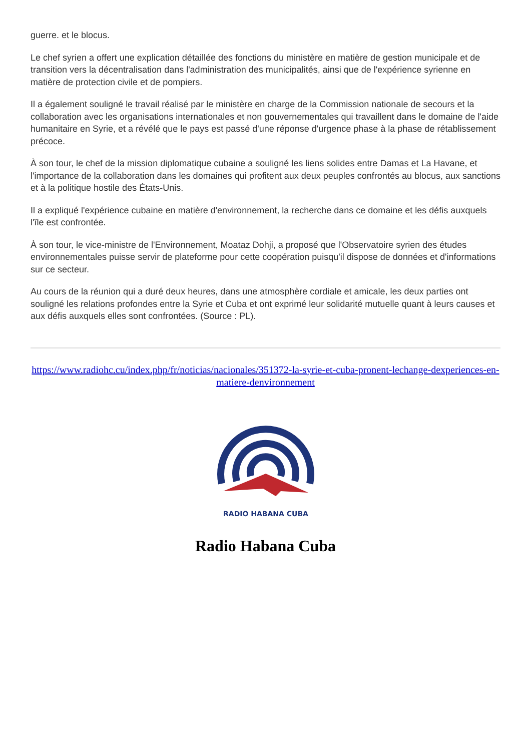guerre. et le blocus.
Le chef syrien a offert une explication détaillée des fonctions du ministère en matière de gestion municipale et de transition vers la décentralisation dans l'administration des municipalités, ainsi que de l'expérience syrienne en matière de protection civile et de pompiers.
Il a également souligné le travail réalisé par le ministère en charge de la Commission nationale de secours et la collaboration avec les organisations internationales et non gouvernementales qui travaillent dans le domaine de l'aide humanitaire en Syrie, et a révélé que le pays est passé d'une réponse d'urgence phase à la phase de rétablissement précoce.
À son tour, le chef de la mission diplomatique cubaine a souligné les liens solides entre Damas et La Havane, et l'importance de la collaboration dans les domaines qui profitent aux deux peuples confrontés au blocus, aux sanctions et à la politique hostile des États-Unis.
Il a expliqué l'expérience cubaine en matière d'environnement, la recherche dans ce domaine et les défis auxquels l'île est confrontée.
À son tour, le vice-ministre de l'Environnement, Moataz Dohji, a proposé que l'Observatoire syrien des études environnementales puisse servir de plateforme pour cette coopération puisqu'il dispose de données et d'informations sur ce secteur.
Au cours de la réunion qui a duré deux heures, dans une atmosphère cordiale et amicale, les deux parties ont souligné les relations profondes entre la Syrie et Cuba et ont exprimé leur solidarité mutuelle quant à leurs causes et aux défis auxquels elles sont confrontées. (Source : PL).
https://www.radiohc.cu/index.php/fr/noticias/nacionales/351372-la-syrie-et-cuba-pronent-lechange-dexperiences-en-matiere-denvironnement
RADIO HABANA CUBA
Radio Habana Cuba